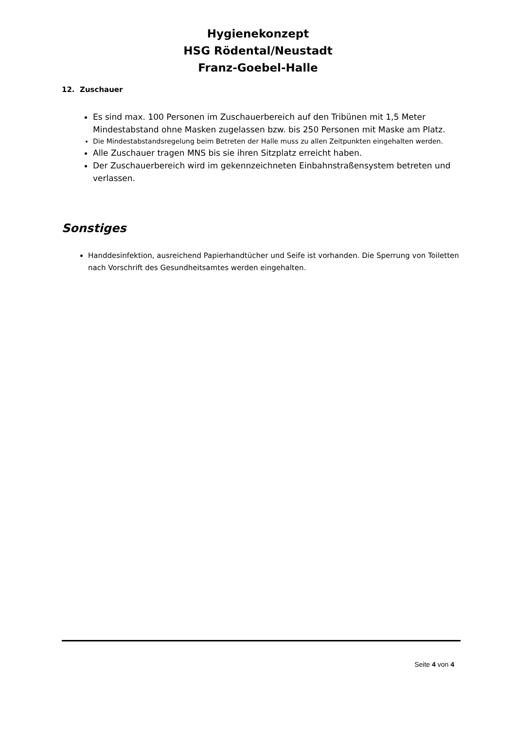Hygienekonzept
HSG Rödental/Neustadt
Franz-Goebel-Halle
12. Zuschauer
Es sind max. 100 Personen im Zuschauerbereich auf den Tribünen mit 1,5 Meter Mindestabstand ohne Masken zugelassen bzw. bis 250 Personen mit Maske am Platz.
Die Mindestabstandsregelung beim Betreten der Halle muss zu allen Zeitpunkten eingehalten werden.
Alle Zuschauer tragen MNS bis sie ihren Sitzplatz erreicht haben.
Der Zuschauerbereich wird im gekennzeichneten Einbahnstraßensystem betreten und verlassen.
Sonstiges
Handdesinfektion, ausreichend Papierhandtücher und Seife ist vorhanden. Die Sperrung von Toiletten nach Vorschrift des Gesundheitsamtes werden eingehalten.
Seite 4 von 4